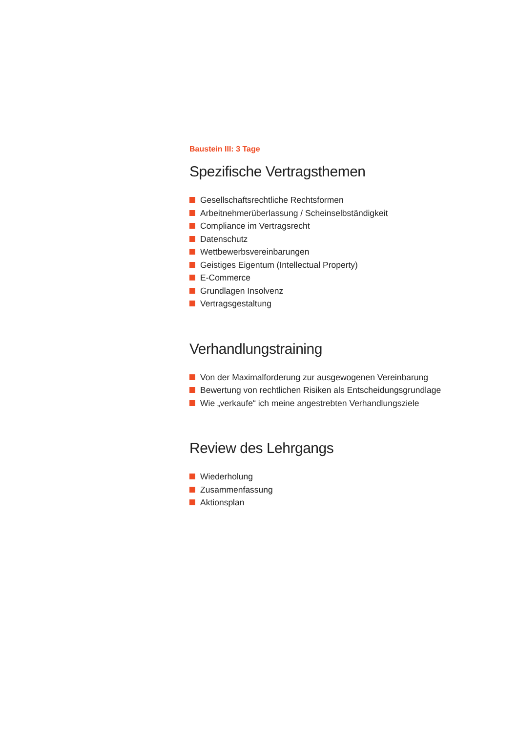Baustein III: 3 Tage
Spezifische Vertragsthemen
Gesellschaftsrechtliche Rechtsformen
Arbeitnehmerüberlassung / Scheinselbständigkeit
Compliance im Vertragsrecht
Datenschutz
Wettbewerbsvereinbarungen
Geistiges Eigentum (Intellectual Property)
E-Commerce
Grundlagen Insolvenz
Vertragsgestaltung
Verhandlungstraining
Von der Maximalforderung zur ausgewogenen Vereinbarung
Bewertung von rechtlichen Risiken als Entscheidungsgrundlage
Wie „verkaufe“ ich meine angestrebten Verhandlungsziele
Review des Lehrgangs
Wiederholung
Zusammenfassung
Aktionsplan